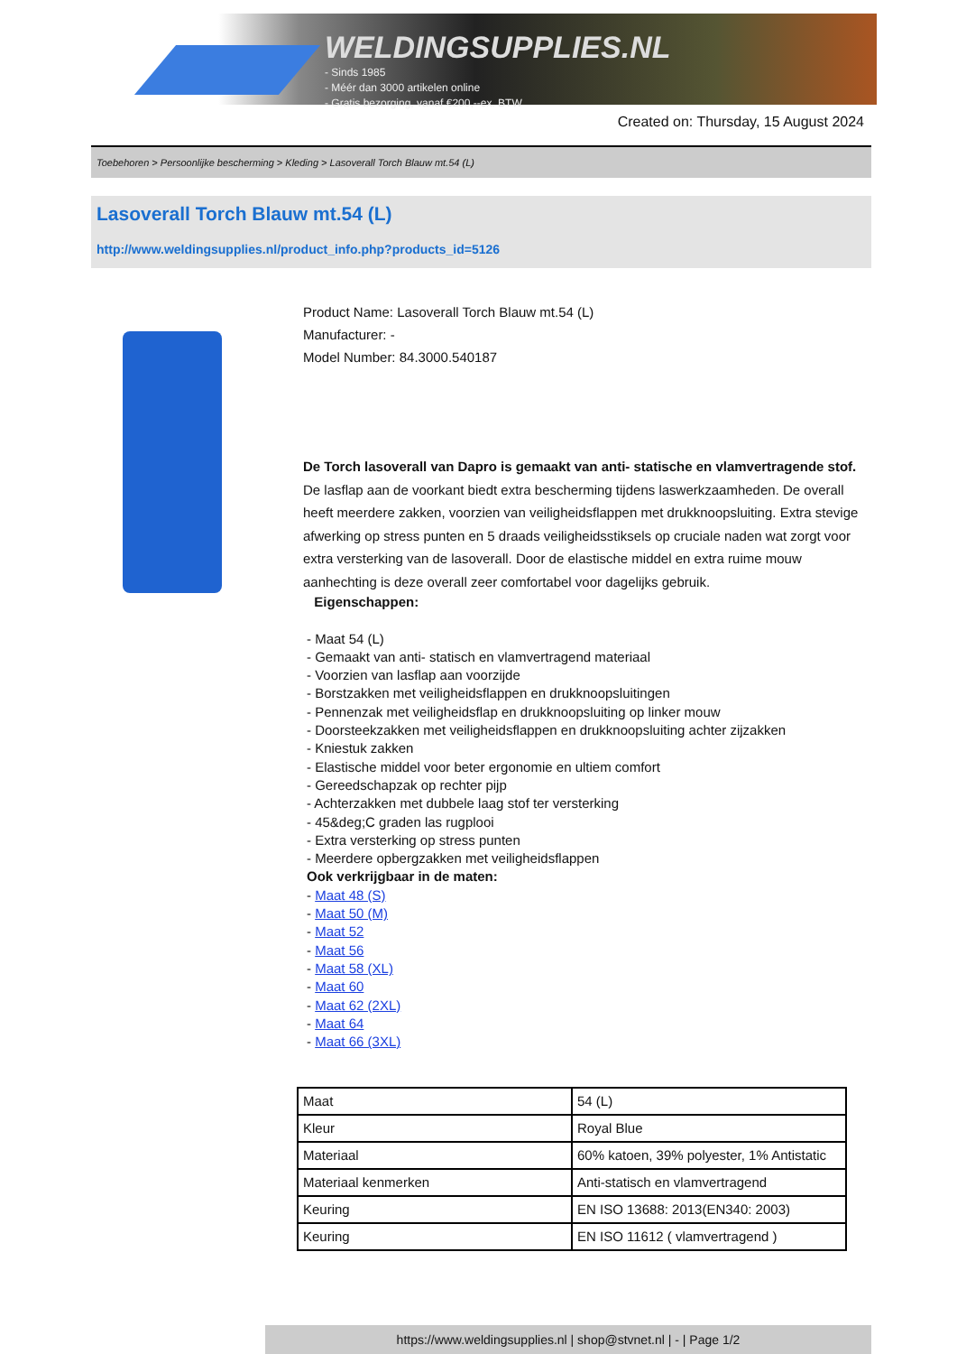WELDINGSUPPLIES.NL
- Sinds 1985
- Méér dan 3000 artikelen online
- Gratis bezorging, vanaf €200,--ex. BTW
Created on: Thursday, 15 August 2024
Toebehoren > Persoonlijke bescherming > Kleding > Lasoverall Torch Blauw mt.54 (L)
Lasoverall Torch Blauw mt.54 (L)
http://www.weldingsupplies.nl/product_info.php?products_id=5126
Product Name: Lasoverall Torch Blauw mt.54 (L)
Manufacturer: -
Model Number: 84.3000.540187
De Torch lasoverall van Dapro is gemaakt van anti- statische en vlamvertragende stof. De lasflap aan de voorkant biedt extra bescherming tijdens laswerkzaamheden. De overall heeft meerdere zakken, voorzien van veiligheidsflappen met drukknoopsluiting. Extra stevige afwerking op stress punten en 5 draads veiligheidsstiksels op cruciale naden wat zorgt voor extra versterking van de lasoverall. Door de elastische middel en extra ruime mouw aanhechting is deze overall zeer comfortabel voor dagelijks gebruik.
Eigenschappen:
- Maat 54 (L)
- Gemaakt van anti- statisch en vlamvertragend materiaal
- Voorzien van lasflap aan voorzijde
- Borstzakken met veiligheidsflappen en drukknoopsluitingen
- Pennenzak met veiligheidsflap en drukknoopsluiting op linker mouw
- Doorsteekzakken met veiligheidsflappen en drukknoopsluiting achter zijzakken
- Kniestuk zakken
- Elastische middel voor beter ergonomie en ultiem comfort
- Gereedschapzak op rechter pijp
- Achterzakken met dubbele laag stof ter versterking
- 45&deg;C graden las rugplooi
- Extra versterking op stress punten
- Meerdere opbergzakken met veiligheidsflappen
Ook verkrijgbaar in de maten:
- Maat 48 (S)
- Maat 50 (M)
- Maat 52
- Maat 56
- Maat 58 (XL)
- Maat 60
- Maat 62 (2XL)
- Maat 64
- Maat 66 (3XL)
| Maat | 54 (L) |
| Kleur | Royal Blue |
| Materiaal | 60% katoen, 39% polyester, 1% Antistatic |
| Materiaal kenmerken | Anti-statisch en vlamvertragend |
| Keuring | EN ISO 13688: 2013(EN340: 2003) |
| Keuring | EN ISO 11612 ( vlamvertragend ) |
https://www.weldingsupplies.nl | shop@stvnet.nl | - | Page 1/2